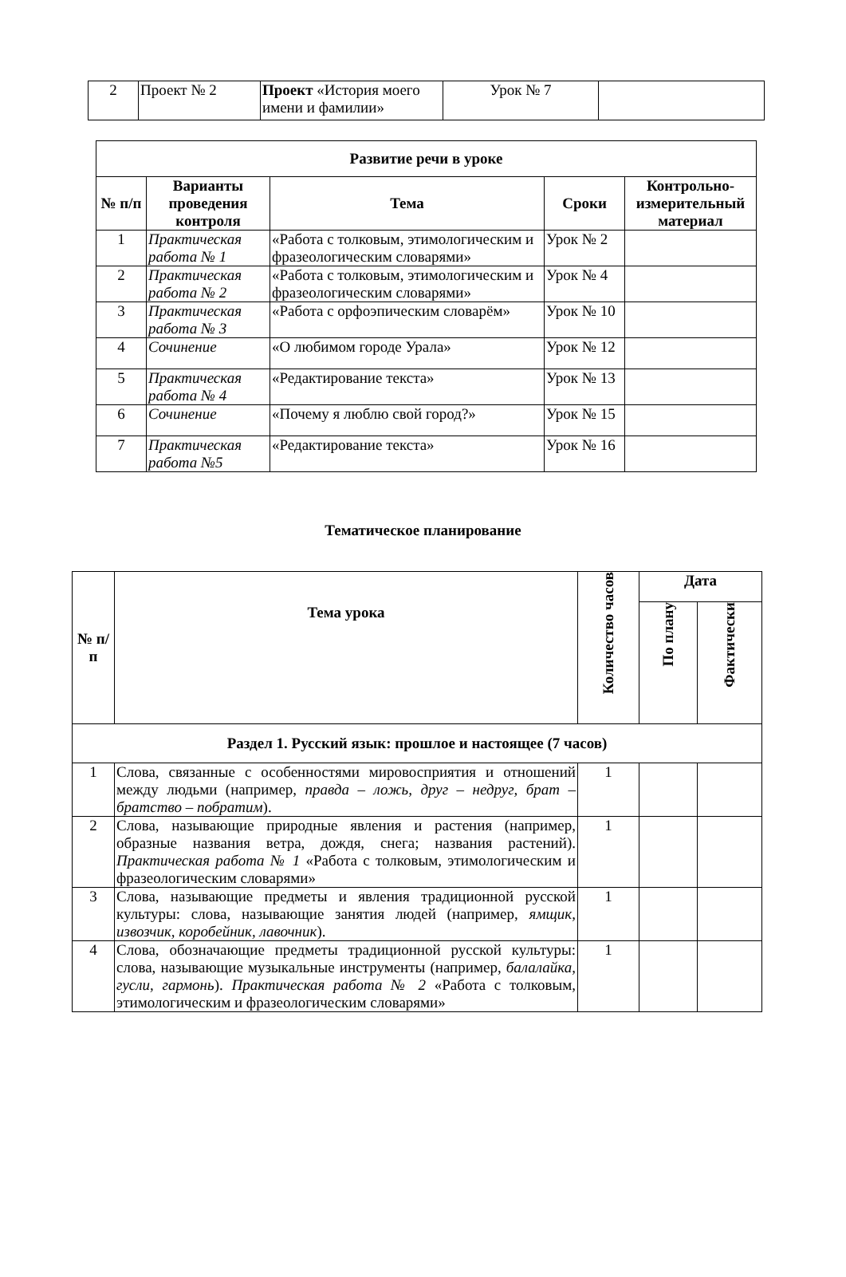| 2 | Проект № 2 | Проект «История моего имени и фамилии» | Урок № 7 | |
| Развитие речи в уроке | | | | |
| --- | --- | --- | --- | --- |
| № п/п | Варианты проведения контроля | Тема | Сроки | Контрольно-измерительный материал |
| 1 | Практическая работа № 1 | «Работа с толковым, этимологическим и фразеологическим словарями» | Урок № 2 | |
| 2 | Практическая работа № 2 | «Работа с толковым, этимологическим и фразеологическим словарями» | Урок № 4 | |
| 3 | Практическая работа № 3 | «Работа с орфоэпическим словарём» | Урок № 10 | |
| 4 | Сочинение | «О любимом городе Урала» | Урок № 12 | |
| 5 | Практическая работа № 4 | «Редактирование текста» | Урок № 13 | |
| 6 | Сочинение | «Почему я люблю свой город?» | Урок № 15 | |
| 7 | Практическая работа №5 | «Редактирование текста» | Урок № 16 | |
Тематическое планирование
| № п/п | Тема урока | Количество часов | Дата | |
| --- | --- | --- | --- | --- |
| | | | По плану | Фактически |
| Раздел 1. Русский язык: прошлое и настоящее (7 часов) | | | | |
| 1 | Слова, связанные с особенностями мировосприятия и отношений между людьми (например, правда – ложь, друг – недруг, брат – братство – побратим ). | 1 | | |
| 2 | Слова, называющие природные явления и растения (например, образные названия ветра, дождя, снега; названия растений). Практическая работа № 1 «Работа с толковым, этимологическим и фразеологическим словарями» | 1 | | |
| 3 | Слова, называющие предметы и явления традиционной русской культуры: слова, называющие занятия людей (например, ямщик, извозчик, коробейник, лавочник ). | 1 | | |
| 4 | Слова, обозначающие предметы традиционной русской культуры: слова, называющие музыкальные инструменты (например, балалайка, гусли, гармонь ). Практическая работа № 2 «Работа с толковым, этимологическим и фразеологическим словарями» | 1 | | |